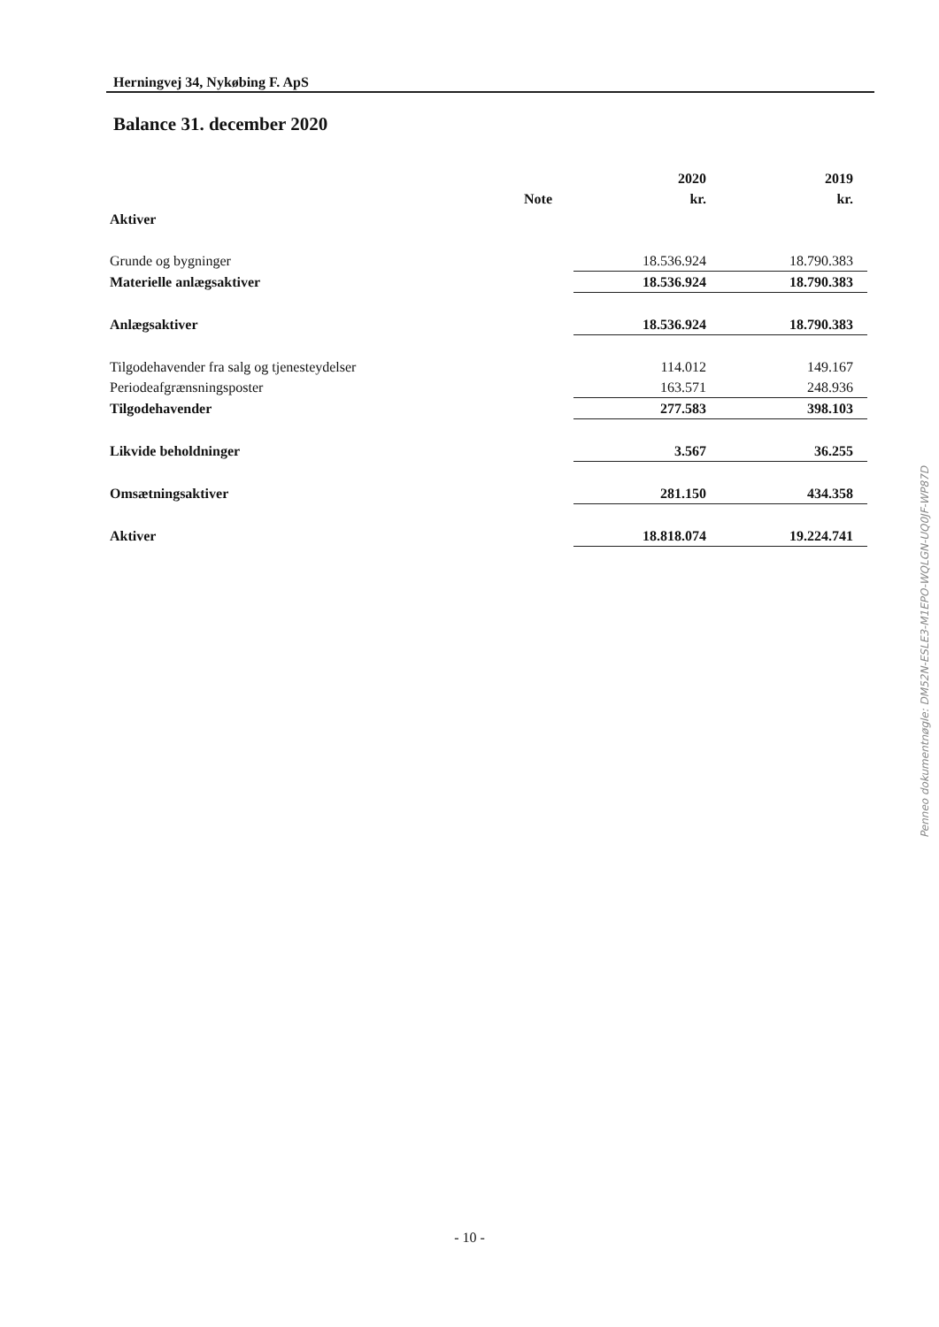Herningvej 34, Nykøbing F. ApS
Balance 31. december 2020
| | | 2020 | 2019 |
| --- | --- | --- | --- |
| | Note | kr. | kr. |
| Aktiver | | | |
| Grunde og bygninger | | 18.536.924 | 18.790.383 |
| Materielle anlægsaktiver | | 18.536.924 | 18.790.383 |
| Anlægsaktiver | | 18.536.924 | 18.790.383 |
| Tilgodehavender fra salg og tjenesteydelser | | 114.012 | 149.167 |
| Periodeafgrænsningsposter | | 163.571 | 248.936 |
| Tilgodehavender | | 277.583 | 398.103 |
| Likvide beholdninger | | 3.567 | 36.255 |
| Omsætningsaktiver | | 281.150 | 434.358 |
| Aktiver | | 18.818.074 | 19.224.741 |
Penneo dokumentnøgle: DM52N-ESLE3-M1EPO-WQLGN-UQ0JF-WP87D
- 10 -